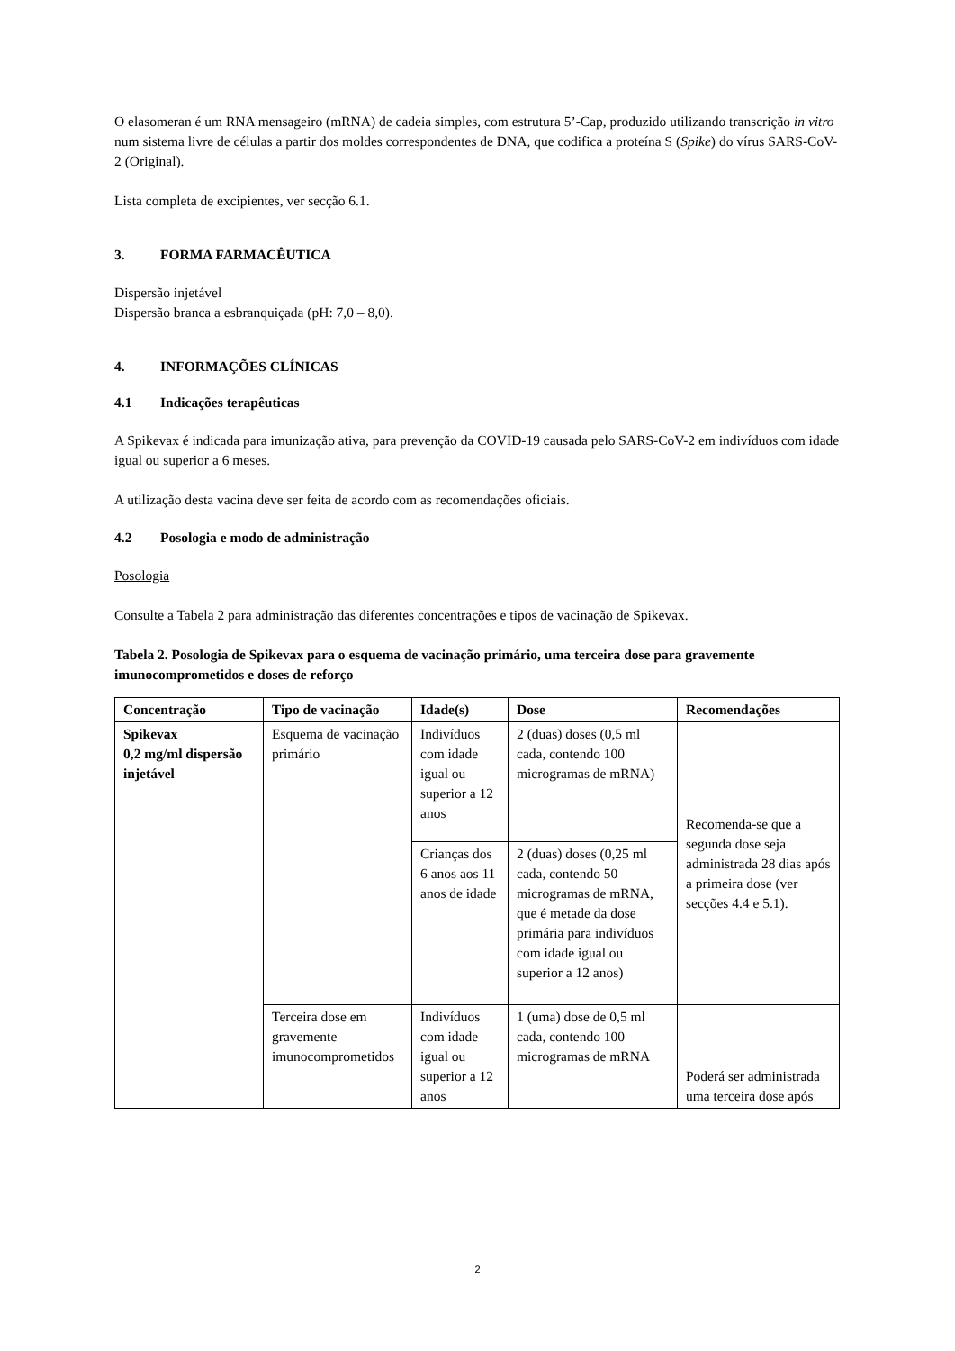O elasomeran é um RNA mensageiro (mRNA) de cadeia simples, com estrutura 5’-Cap, produzido utilizando transcrição in vitro num sistema livre de células a partir dos moldes correspondentes de DNA, que codifica a proteína S (Spike) do vírus SARS-CoV-2 (Original).
Lista completa de excipientes, ver secção 6.1.
3. FORMA FARMACÊUTICA
Dispersão injetável
Dispersão branca a esbranquiçada (pH: 7,0 – 8,0).
4. INFORMAÇÕES CLÍNICAS
4.1 Indicações terapêuticas
A Spikevax é indicada para imunização ativa, para prevenção da COVID-19 causada pelo SARS-CoV-2 em indivíduos com idade igual ou superior a 6 meses.
A utilização desta vacina deve ser feita de acordo com as recomendações oficiais.
4.2 Posologia e modo de administração
Posologia
Consulte a Tabela 2 para administração das diferentes concentrações e tipos de vacinação de Spikevax.
Tabela 2. Posologia de Spikevax para o esquema de vacinação primário, uma terceira dose para gravemente imunocomprometidos e doses de reforço
| Concentração | Tipo de vacinação | Idade(s) | Dose | Recomendações |
| --- | --- | --- | --- | --- |
| Spikevax 0,2 mg/ml dispersão injetável | Esquema de vacinação primário | Indivíduos com idade igual ou superior a 12 anos | 2 (duas) doses (0,5 ml cada, contendo 100 microgramas de mRNA) | Recomenda-se que a segunda dose seja administrada 28 dias após a primeira dose (ver secções 4.4 e 5.1). |
| | | Crianças dos 6 anos aos 11 anos de idade | 2 (duas) doses (0,25 ml cada, contendo 50 microgramas de mRNA, que é metade da dose primária para indivíduos com idade igual ou superior a 12 anos) | |
| | Terceira dose em gravemente imunocomprometidos | Indivíduos com idade igual ou superior a 12 anos | 1 (uma) dose de 0,5 ml cada, contendo 100 microgramas de mRNA | Poderá ser administrada uma terceira dose após |
2